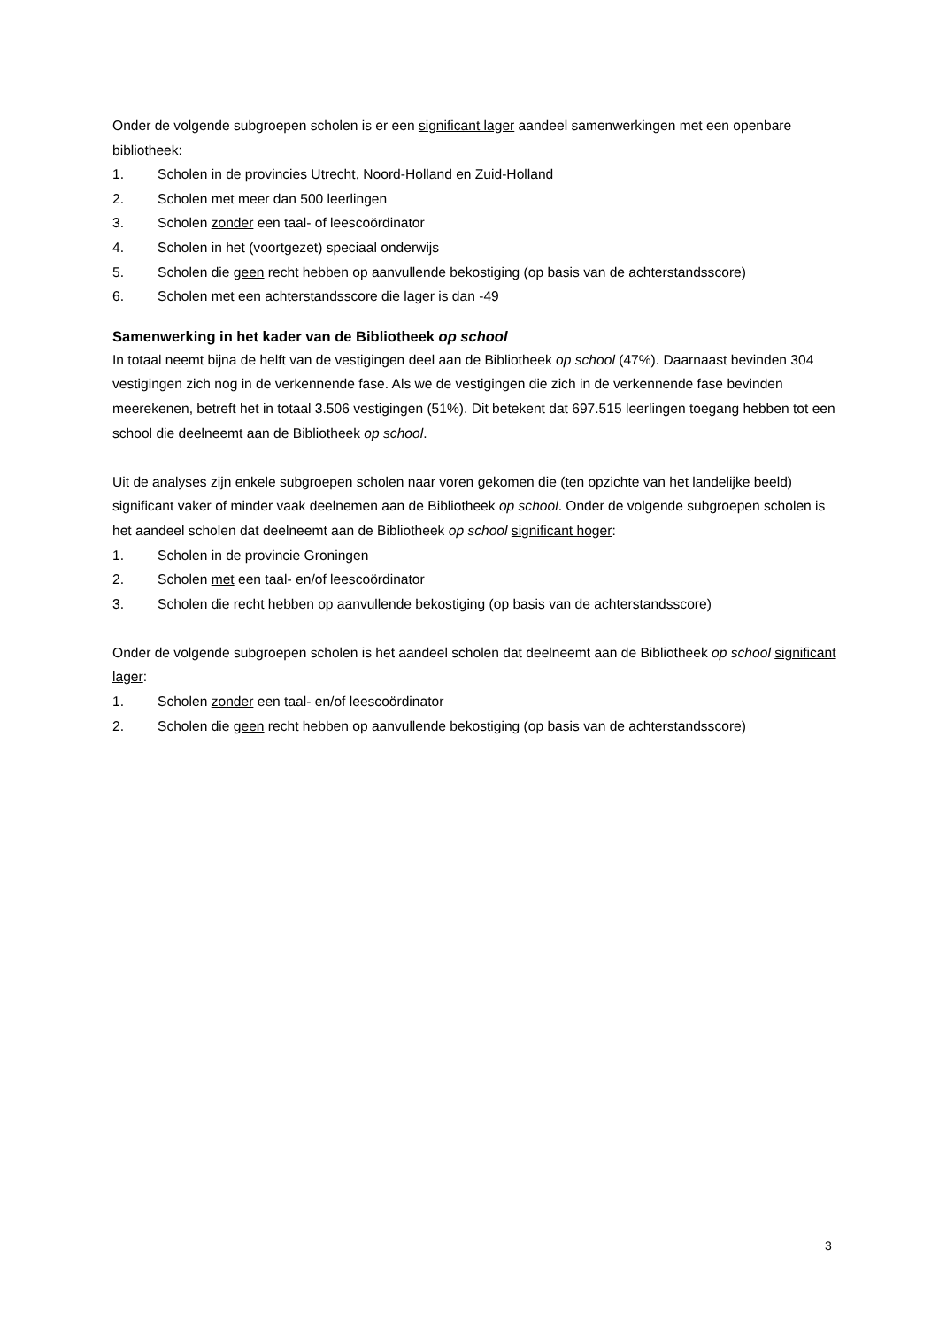Onder de volgende subgroepen scholen is er een significant lager aandeel samenwerkingen met een openbare bibliotheek:
1. Scholen in de provincies Utrecht, Noord-Holland en Zuid-Holland
2. Scholen met meer dan 500 leerlingen
3. Scholen zonder een taal- of leescoördinator
4. Scholen in het (voortgezet) speciaal onderwijs
5. Scholen die geen recht hebben op aanvullende bekostiging (op basis van de achterstandsscore)
6. Scholen met een achterstandsscore die lager is dan -49
Samenwerking in het kader van de Bibliotheek op school
In totaal neemt bijna de helft van de vestigingen deel aan de Bibliotheek op school (47%). Daarnaast bevinden 304 vestigingen zich nog in de verkennende fase. Als we de vestigingen die zich in de verkennende fase bevinden meerekenen, betreft het in totaal 3.506 vestigingen (51%). Dit betekent dat 697.515 leerlingen toegang hebben tot een school die deelneemt aan de Bibliotheek op school.
Uit de analyses zijn enkele subgroepen scholen naar voren gekomen die (ten opzichte van het landelijke beeld) significant vaker of minder vaak deelnemen aan de Bibliotheek op school. Onder de volgende subgroepen scholen is het aandeel scholen dat deelneemt aan de Bibliotheek op school significant hoger:
1. Scholen in de provincie Groningen
2. Scholen met een taal- en/of leescoördinator
3. Scholen die recht hebben op aanvullende bekostiging (op basis van de achterstandsscore)
Onder de volgende subgroepen scholen is het aandeel scholen dat deelneemt aan de Bibliotheek op school significant lager:
1. Scholen zonder een taal- en/of leescoördinator
2. Scholen die geen recht hebben op aanvullende bekostiging (op basis van de achterstandsscore)
3